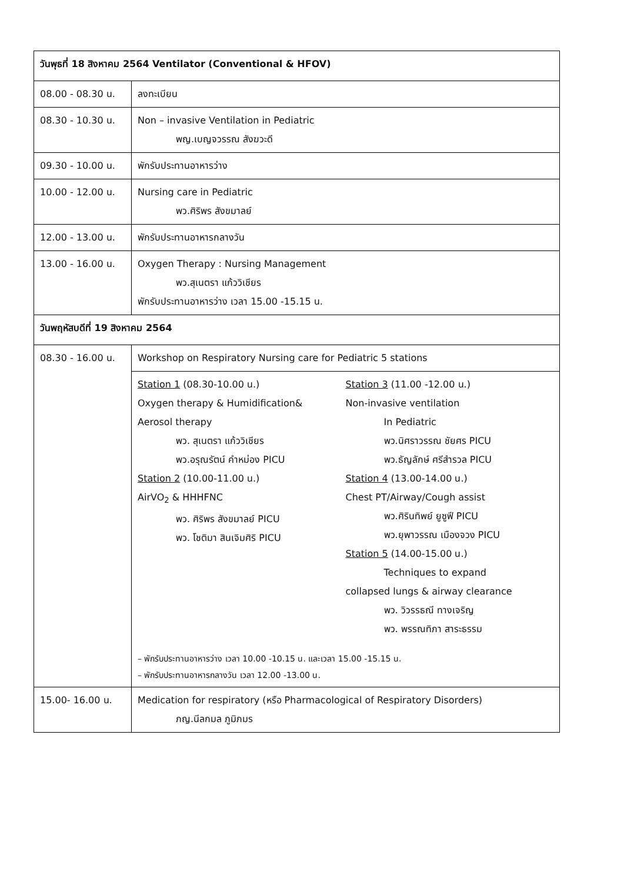| วันพุธที่ 18 สิงหาคม 2564 Ventilator (Conventional & HFOV) | |
| 08.00 - 08.30 น. | ลงทะเบียน |
| 08.30 - 10.30 น. | Non – invasive Ventilation in Pediatric พญ.เบญจวรรณ สังฆวะดี |
| 09.30 - 10.00 น. | พักรับประทานอาหารว่าง |
| 10.00 - 12.00 น. | Nursing care in Pediatric พว.ศิริพร สังขมาลย์ |
| 12.00 - 13.00 น. | พักรับประทานอาหารกลางวัน |
| 13.00 - 16.00 น. | Oxygen Therapy : Nursing Management พว.สุเนตรา แก้ววิเชียร พักรับประทานอาหารว่าง เวลา 15.00 -15.15 น. |
| วันพฤหัสบดีที่ 19 สิงหาคม 2564 | |
| 08.30 - 16.00 น. | Workshop on Respiratory Nursing care for Pediatric 5 stations |
| | Station 1 (08.30-10.00 น.) Oxygen therapy & Humidification& Aerosol therapy พว. สุเนตรา แก้ววิเชียร พว.อรุณรัตน์ คำหม่อง PICU Station 2 (10.00-11.00 น.) AirVO<sub>2</sub> & HHHFNC พว. ศิริพร สังขมาลย์ PICU พว. โชติมา สินเจิมศิริ PICU Station 3 (11.00 -12.00 น.) Non-invasive ventilation In Pediatric พว.นิศราวรรณ ชัยศร PICU พว.ธัญลักษ์ ศรีสำรวล PICU Station 4 (13.00-14.00 น.) Chest PT/Airway/Cough assist พว.ศิรินทิพย์ ยูซูฟี PICU พว.ยุพาวรรณ เมืองจวง PICU Station 5 (14.00-15.00 น.) Techniques to expand collapsed lungs & airway clearance พว. วิวรรธณี ทางเจริญ พว. พรรณทิภา สาระธรรม – พักรับประทานอาหารว่าง เวลา 10.00 -10.15 น. และเวลา 15.00 -15.15 น. – พักรับประทานอาหารกลางวัน เวลา 12.00 -13.00 น. |
| 15.00- 16.00 น. | Medication for respiratory (หรือ Pharmacological of Respiratory Disorders) ภญ.นีลกมล ภูมิภมร |